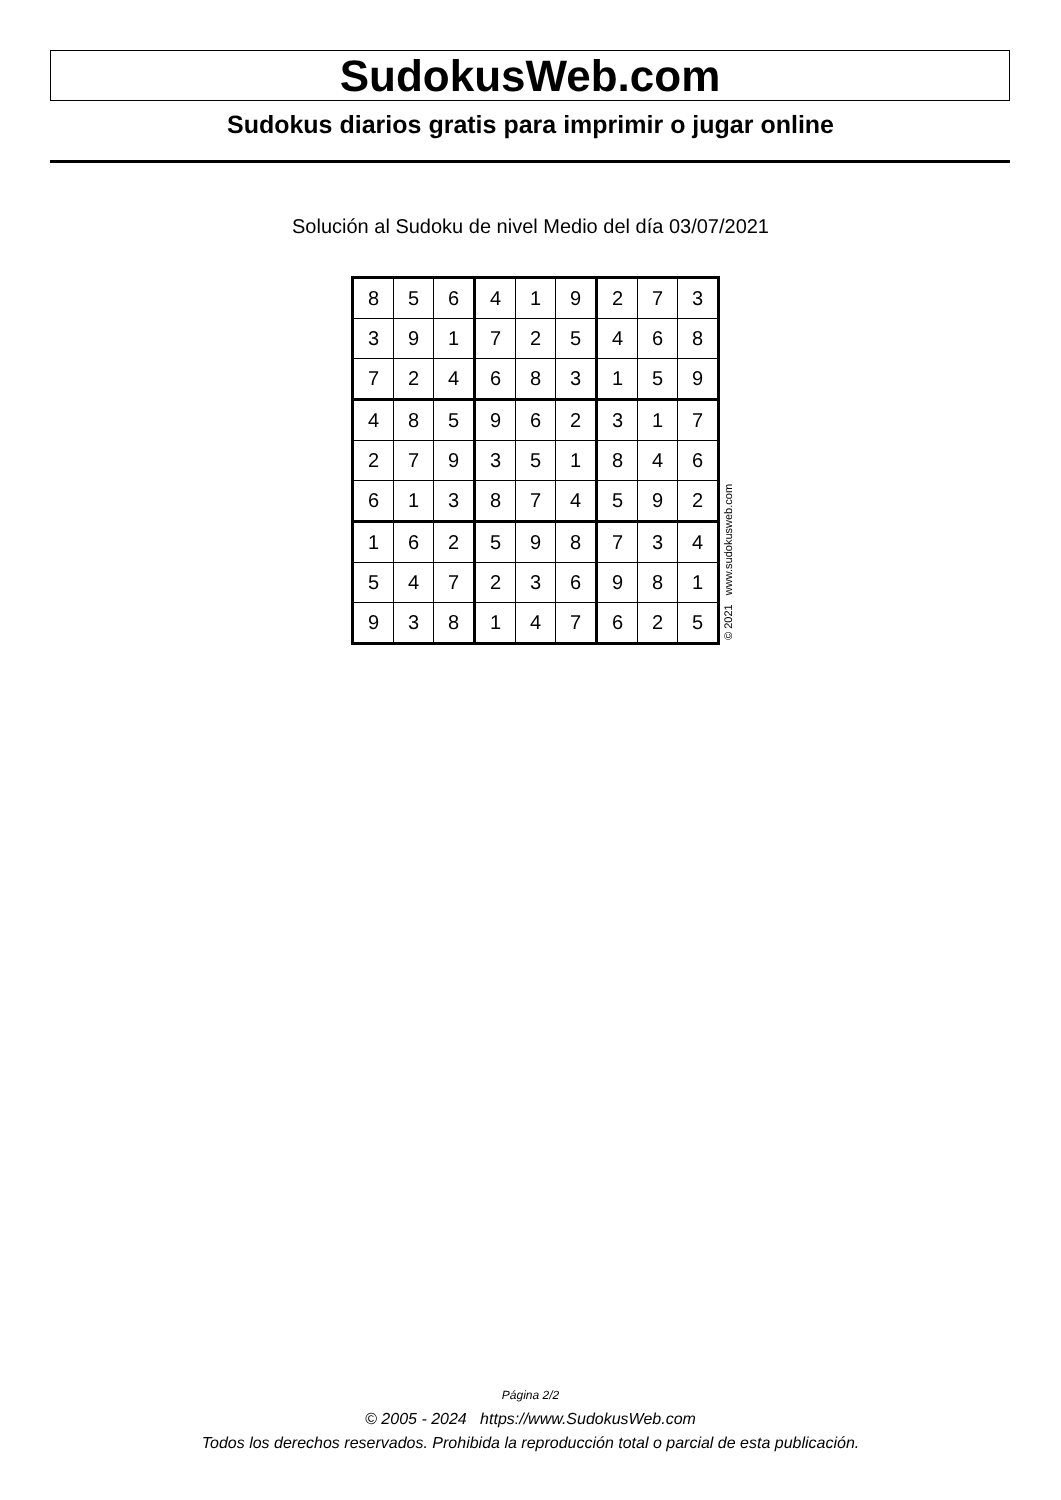SudokusWeb.com
Sudokus diarios gratis para imprimir o jugar online
Solución al Sudoku de nivel Medio del día 03/07/2021
| 8 | 5 | 6 | 4 | 1 | 9 | 2 | 7 | 3 |
| 3 | 9 | 1 | 7 | 2 | 5 | 4 | 6 | 8 |
| 7 | 2 | 4 | 6 | 8 | 3 | 1 | 5 | 9 |
| 4 | 8 | 5 | 9 | 6 | 2 | 3 | 1 | 7 |
| 2 | 7 | 9 | 3 | 5 | 1 | 8 | 4 | 6 |
| 6 | 1 | 3 | 8 | 7 | 4 | 5 | 9 | 2 |
| 1 | 6 | 2 | 5 | 9 | 8 | 7 | 3 | 4 |
| 5 | 4 | 7 | 2 | 3 | 6 | 9 | 8 | 1 |
| 9 | 3 | 8 | 1 | 4 | 7 | 6 | 2 | 5 |
© 2021 www.sudokusweb.com
Página 2/2
© 2005 - 2024 https://www.SudokusWeb.com
Todos los derechos reservados. Prohibida la reproducción total o parcial de esta publicación.